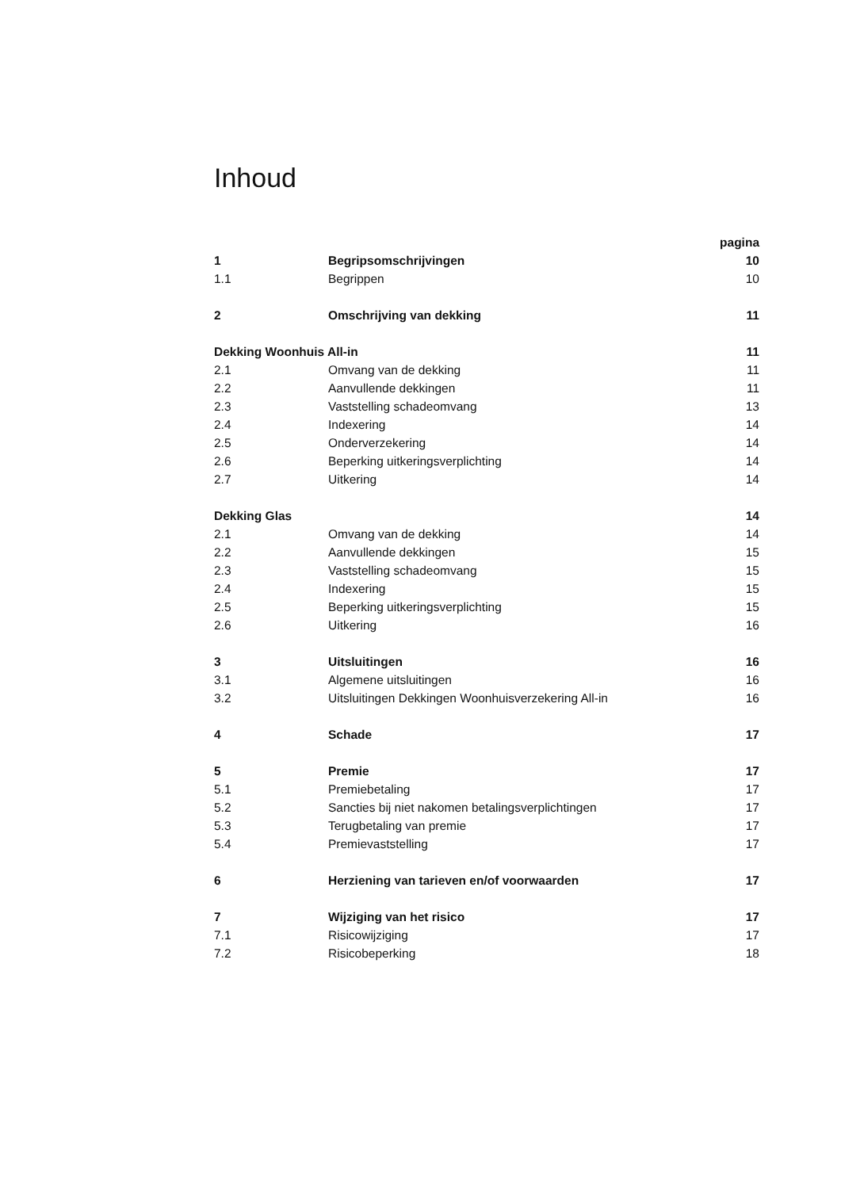Inhoud
| | | pagina |
| 1 | Begripsomschrijvingen | 10 |
| 1.1 | Begrippen | 10 |
| 2 | Omschrijving van dekking | 11 |
| Dekking Woonhuis All-in | | 11 |
| 2.1 | Omvang van de dekking | 11 |
| 2.2 | Aanvullende dekkingen | 11 |
| 2.3 | Vaststelling schadeomvang | 13 |
| 2.4 | Indexering | 14 |
| 2.5 | Onderverzekering | 14 |
| 2.6 | Beperking uitkeringsverplichting | 14 |
| 2.7 | Uitkering | 14 |
| Dekking Glas | | 14 |
| 2.1 | Omvang van de dekking | 14 |
| 2.2 | Aanvullende dekkingen | 15 |
| 2.3 | Vaststelling schadeomvang | 15 |
| 2.4 | Indexering | 15 |
| 2.5 | Beperking uitkeringsverplichting | 15 |
| 2.6 | Uitkering | 16 |
| 3 | Uitsluitingen | 16 |
| 3.1 | Algemene uitsluitingen | 16 |
| 3.2 | Uitsluitingen Dekkingen Woonhuisverzekering All-in | 16 |
| 4 | Schade | 17 |
| 5 | Premie | 17 |
| 5.1 | Premiebetaling | 17 |
| 5.2 | Sancties bij niet nakomen betalingsverplichtingen | 17 |
| 5.3 | Terugbetaling van premie | 17 |
| 5.4 | Premievaststelling | 17 |
| 6 | Herziening van tarieven en/of voorwaarden | 17 |
| 7 | Wijziging van het risico | 17 |
| 7.1 | Risicowijziging | 17 |
| 7.2 | Risicobeperking | 18 |